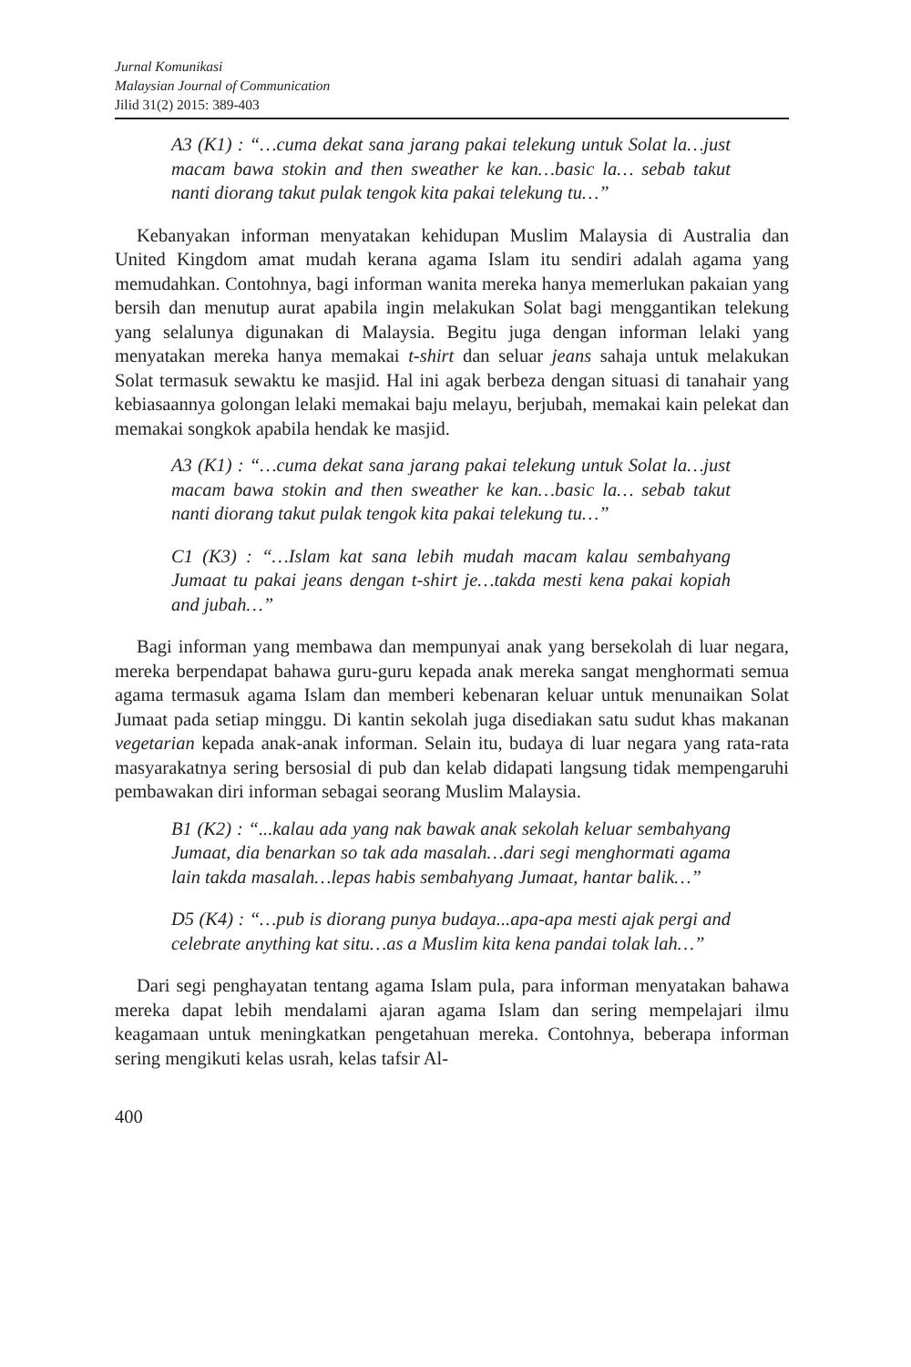Jurnal Komunikasi
Malaysian Journal of Communication
Jilid 31(2) 2015: 389-403
A3 (K1) : “…cuma dekat sana jarang pakai telekung untuk Solat la…just macam bawa stokin and then sweather ke kan…basic la… sebab takut nanti diorang takut pulak tengok kita pakai telekung tu…”
Kebanyakan informan menyatakan kehidupan Muslim Malaysia di Australia dan United Kingdom amat mudah kerana agama Islam itu sendiri adalah agama yang memudahkan. Contohnya, bagi informan wanita mereka hanya memerlukan pakaian yang bersih dan menutup aurat apabila ingin melakukan Solat bagi menggantikan telekung yang selalunya digunakan di Malaysia. Begitu juga dengan informan lelaki yang menyatakan mereka hanya memakai t-shirt dan seluar jeans sahaja untuk melakukan Solat termasuk sewaktu ke masjid. Hal ini agak berbeza dengan situasi di tanahair yang kebiasaannya golongan lelaki memakai baju melayu, berjubah, memakai kain pelekat dan memakai songkok apabila hendak ke masjid.
A3 (K1) : “…cuma dekat sana jarang pakai telekung untuk Solat la…just macam bawa stokin and then sweather ke kan…basic la… sebab takut nanti diorang takut pulak tengok kita pakai telekung tu…”
C1 (K3) : “…Islam kat sana lebih mudah macam kalau sembahyang Jumaat tu pakai jeans dengan t-shirt je…takda mesti kena pakai kopiah and jubah…”
Bagi informan yang membawa dan mempunyai anak yang bersekolah di luar negara, mereka berpendapat bahawa guru-guru kepada anak mereka sangat menghormati semua agama termasuk agama Islam dan memberi kebenaran keluar untuk menunaikan Solat Jumaat pada setiap minggu. Di kantin sekolah juga disediakan satu sudut khas makanan vegetarian kepada anak-anak informan. Selain itu, budaya di luar negara yang rata-rata masyarakatnya sering bersosial di pub dan kelab didapati langsung tidak mempengaruhi pembawakan diri informan sebagai seorang Muslim Malaysia.
B1 (K2) : “...kalau ada yang nak bawak anak sekolah keluar sembahyang Jumaat, dia benarkan so tak ada masalah…dari segi menghormati agama lain takda masalah…lepas habis sembahyang Jumaat, hantar balik…”
D5 (K4) : “…pub is diorang punya budaya...apa-apa mesti ajak pergi and celebrate anything kat situ…as a Muslim kita kena pandai tolak lah…”
Dari segi penghayatan tentang agama Islam pula, para informan menyatakan bahawa mereka dapat lebih mendalami ajaran agama Islam dan sering mempelajari ilmu keagamaan untuk meningkatkan pengetahuan mereka. Contohnya, beberapa informan sering mengikuti kelas usrah, kelas tafsir Al-
400